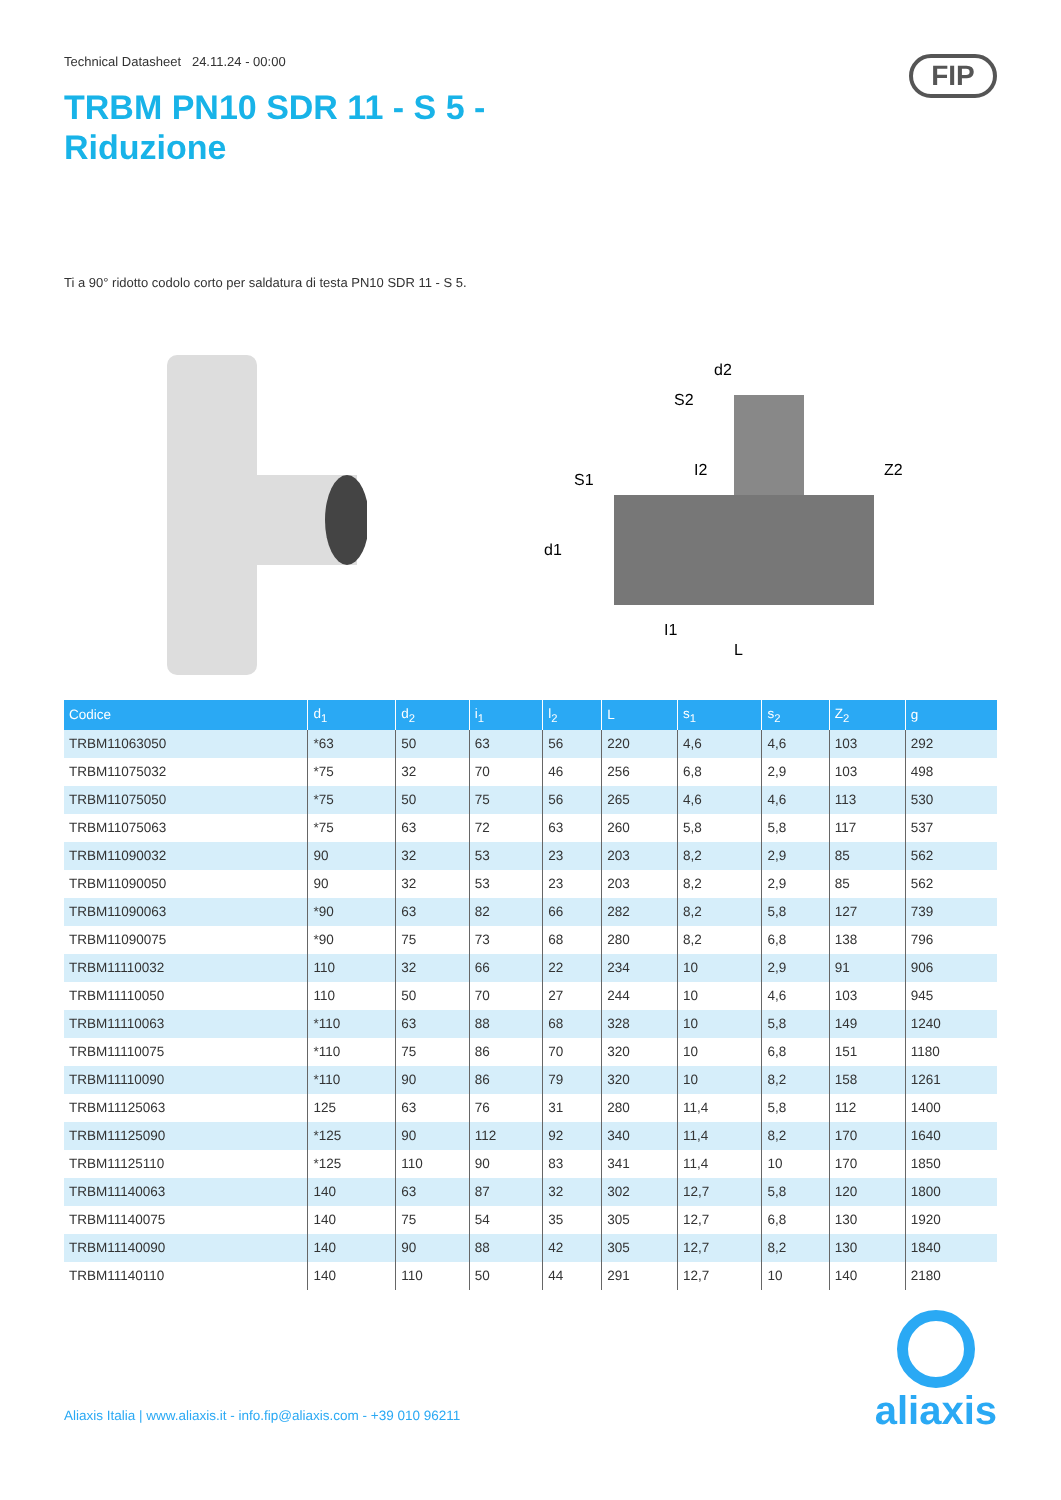Technical Datasheet 24.11.24 - 00:00
TRBM PN10 SDR 11 - S 5 -
Riduzione
FIP
Ti a 90° ridotto codolo corto per saldatura di testa PN10 SDR 11 - S 5.
d2
d1
L
Z2
I2
I1
S1
S2
| Codice | d<sub>1</sub> | d<sub>2</sub> | i<sub>1</sub> | l<sub>2</sub> | L | s<sub>1</sub> | s<sub>2</sub> | Z<sub>2</sub> | g |
| --- | --- | --- | --- | --- | --- | --- | --- | --- | --- |
| TRBM11063050 | *63 | 50 | 63 | 56 | 220 | 4,6 | 4,6 | 103 | 292 |
| TRBM11075032 | *75 | 32 | 70 | 46 | 256 | 6,8 | 2,9 | 103 | 498 |
| TRBM11075050 | *75 | 50 | 75 | 56 | 265 | 4,6 | 4,6 | 113 | 530 |
| TRBM11075063 | *75 | 63 | 72 | 63 | 260 | 5,8 | 5,8 | 117 | 537 |
| TRBM11090032 | 90 | 32 | 53 | 23 | 203 | 8,2 | 2,9 | 85 | 562 |
| TRBM11090050 | 90 | 32 | 53 | 23 | 203 | 8,2 | 2,9 | 85 | 562 |
| TRBM11090063 | *90 | 63 | 82 | 66 | 282 | 8,2 | 5,8 | 127 | 739 |
| TRBM11090075 | *90 | 75 | 73 | 68 | 280 | 8,2 | 6,8 | 138 | 796 |
| TRBM11110032 | 110 | 32 | 66 | 22 | 234 | 10 | 2,9 | 91 | 906 |
| TRBM11110050 | 110 | 50 | 70 | 27 | 244 | 10 | 4,6 | 103 | 945 |
| TRBM11110063 | *110 | 63 | 88 | 68 | 328 | 10 | 5,8 | 149 | 1240 |
| TRBM11110075 | *110 | 75 | 86 | 70 | 320 | 10 | 6,8 | 151 | 1180 |
| TRBM11110090 | *110 | 90 | 86 | 79 | 320 | 10 | 8,2 | 158 | 1261 |
| TRBM11125063 | 125 | 63 | 76 | 31 | 280 | 11,4 | 5,8 | 112 | 1400 |
| TRBM11125090 | *125 | 90 | 112 | 92 | 340 | 11,4 | 8,2 | 170 | 1640 |
| TRBM11125110 | *125 | 110 | 90 | 83 | 341 | 11,4 | 10 | 170 | 1850 |
| TRBM11140063 | 140 | 63 | 87 | 32 | 302 | 12,7 | 5,8 | 120 | 1800 |
| TRBM11140075 | 140 | 75 | 54 | 35 | 305 | 12,7 | 6,8 | 130 | 1920 |
| TRBM11140090 | 140 | 90 | 88 | 42 | 305 | 12,7 | 8,2 | 130 | 1840 |
| TRBM11140110 | 140 | 110 | 50 | 44 | 291 | 12,7 | 10 | 140 | 2180 |
Aliaxis Italia | www.aliaxis.it - info.fip@aliaxis.com - +39 010 96211
aliaxis